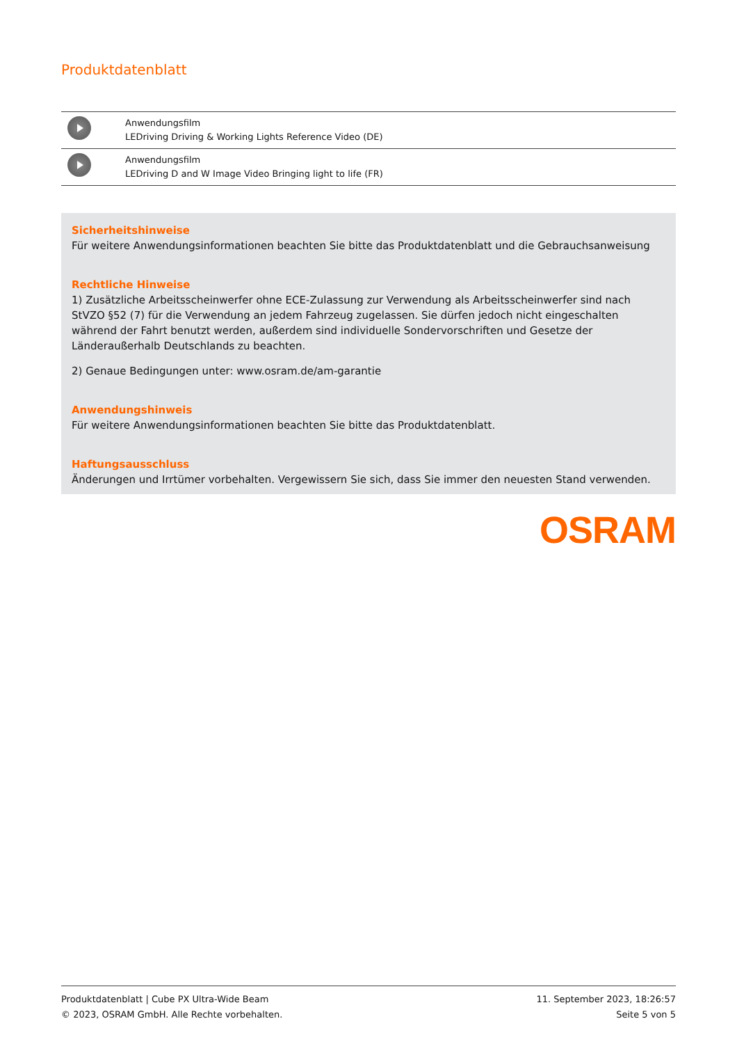Produktdatenblatt
| | Anwendungsfilm LEDriving Driving & Working Lights Reference Video (DE) |
| | Anwendungsfilm LEDriving D and W Image Video Bringing light to life (FR) |
Sicherheitshinweise
Für weitere Anwendungsinformationen beachten Sie bitte das Produktdatenblatt und die Gebrauchsanweisung
Rechtliche Hinweise
1) Zusätzliche Arbeitsscheinwerfer ohne ECE-Zulassung zur Verwendung als Arbeitsscheinwerfer sind nach StVZO §52 (7) für die Verwendung an jedem Fahrzeug zugelassen. Sie dürfen jedoch nicht eingeschalten während der Fahrt benutzt werden, außerdem sind individuelle Sondervorschriften und Gesetze der Länderaußerhalb Deutschlands zu beachten.
2) Genaue Bedingungen unter: www.osram.de/am-garantie
Anwendungshinweis
Für weitere Anwendungsinformationen beachten Sie bitte das Produktdatenblatt.
Haftungsausschluss
Änderungen und Irrtümer vorbehalten. Vergewissern Sie sich, dass Sie immer den neuesten Stand verwenden.
OSRAM
Produktdatenblatt | Cube PX Ultra-Wide Beam
© 2023, OSRAM GmbH. Alle Rechte vorbehalten.
11. September 2023, 18:26:57
Seite 5 von 5